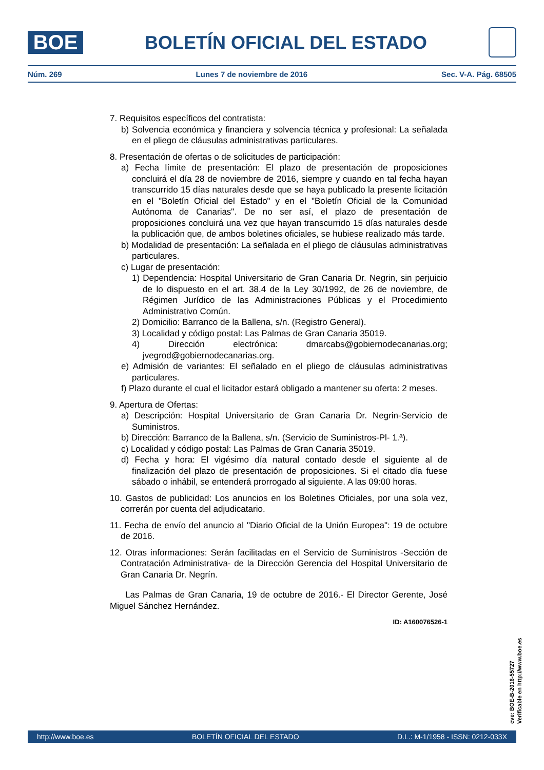BOE
BOLETÍN OFICIAL DEL ESTADO
Núm. 269 Lunes 7 de noviembre de 2016 Sec. V-A. Pág. 68505
7. Requisitos específicos del contratista:
b) Solvencia económica y financiera y solvencia técnica y profesional: La señalada en el pliego de cláusulas administrativas particulares.
8. Presentación de ofertas o de solicitudes de participación:
a) Fecha límite de presentación: El plazo de presentación de proposiciones concluirá el día 28 de noviembre de 2016, siempre y cuando en tal fecha hayan transcurrido 15 días naturales desde que se haya publicado la presente licitación en el "Boletín Oficial del Estado" y en el "Boletín Oficial de la Comunidad Autónoma de Canarias". De no ser así, el plazo de presentación de proposiciones concluirá una vez que hayan transcurrido 15 días naturales desde la publicación que, de ambos boletines oficiales, se hubiese realizado más tarde.
b) Modalidad de presentación: La señalada en el pliego de cláusulas administrativas particulares.
c) Lugar de presentación:
1) Dependencia: Hospital Universitario de Gran Canaria Dr. Negrin, sin perjuicio de lo dispuesto en el art. 38.4 de la Ley 30/1992, de 26 de noviembre, de Régimen Jurídico de las Administraciones Públicas y el Procedimiento Administrativo Común.
2) Domicilio: Barranco de la Ballena, s/n. (Registro General).
3) Localidad y código postal: Las Palmas de Gran Canaria 35019.
4) Dirección electrónica: dmarcabs@gobiernodecanarias.org; jvegrod@gobiernodecanarias.org.
e) Admisión de variantes: El señalado en el pliego de cláusulas administrativas particulares.
f) Plazo durante el cual el licitador estará obligado a mantener su oferta: 2 meses.
9. Apertura de Ofertas:
a) Descripción: Hospital Universitario de Gran Canaria Dr. Negrin-Servicio de Suministros.
b) Dirección: Barranco de la Ballena, s/n. (Servicio de Suministros-Pl- 1.ª).
c) Localidad y código postal: Las Palmas de Gran Canaria 35019.
d) Fecha y hora: El vigésimo día natural contado desde el siguiente al de finalización del plazo de presentación de proposiciones. Si el citado día fuese sábado o inhábil, se entenderá prorrogado al siguiente. A las 09:00 horas.
10. Gastos de publicidad: Los anuncios en los Boletines Oficiales, por una sola vez, correrán por cuenta del adjudicatario.
11. Fecha de envío del anuncio al "Diario Oficial de la Unión Europea": 19 de octubre de 2016.
12. Otras informaciones: Serán facilitadas en el Servicio de Suministros -Sección de Contratación Administrativa- de la Dirección Gerencia del Hospital Universitario de Gran Canaria Dr. Negrín.
Las Palmas de Gran Canaria, 19 de octubre de 2016.- El Director Gerente, José Miguel Sánchez Hernández.
ID: A160076526-1
cve: BOE-B-2016-55727
Verificable en http://www.boe.es
http://www.boe.es BOLETÍN OFICIAL DEL ESTADO D.L.: M-1/1958 - ISSN: 0212-033X